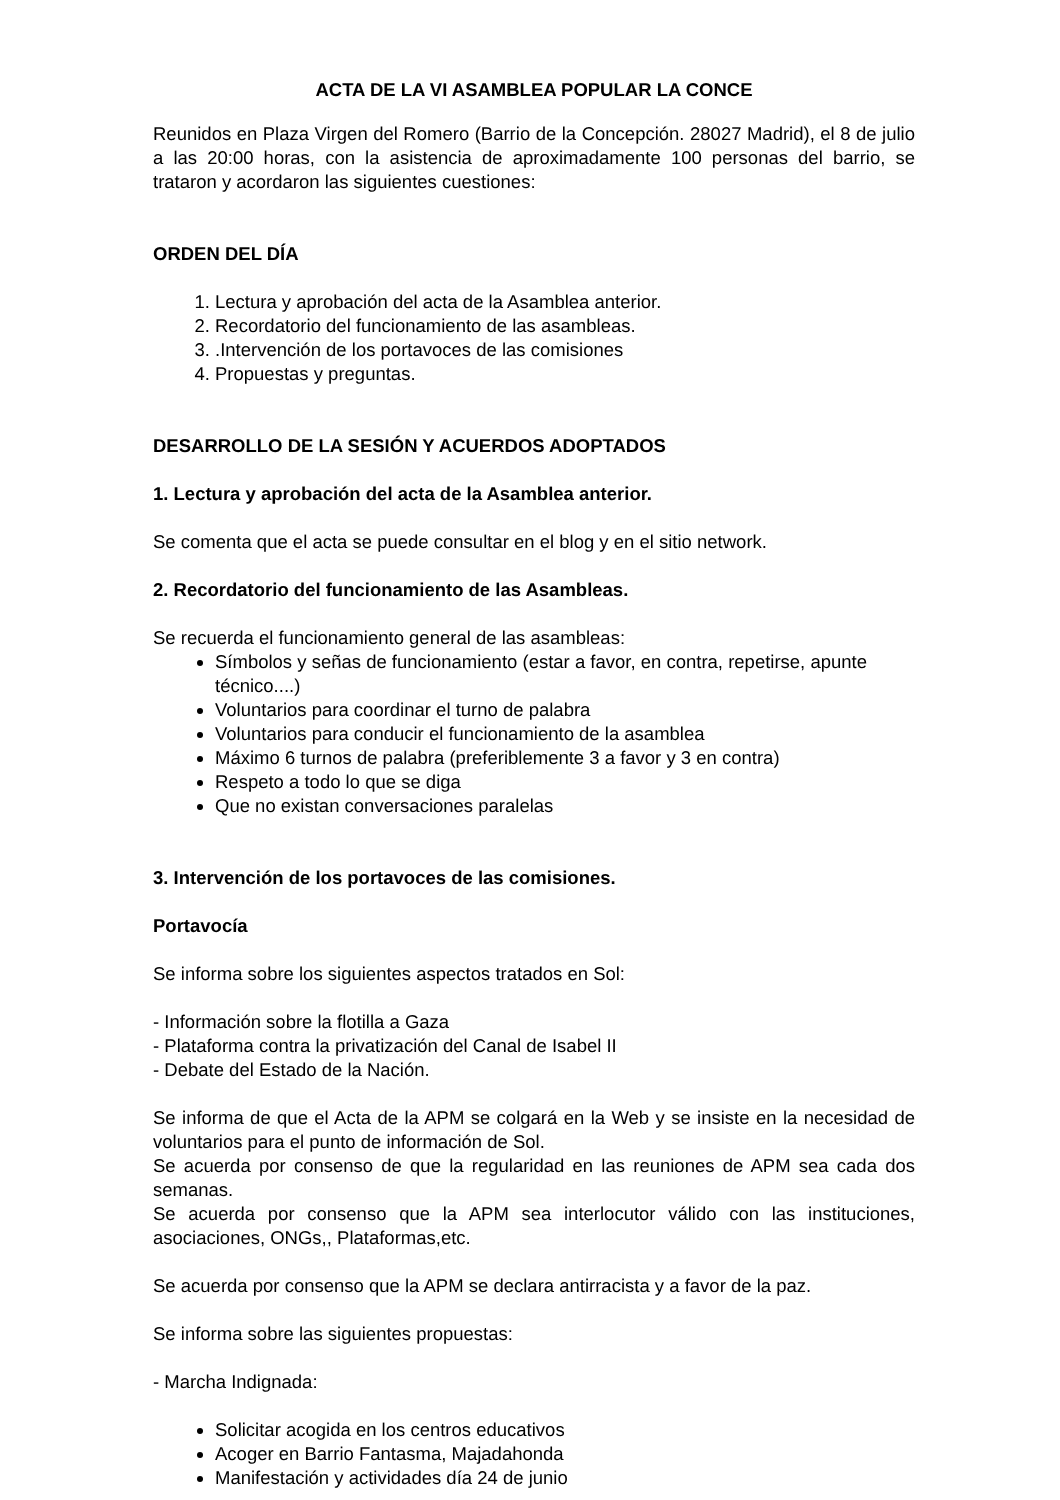ACTA DE LA VI ASAMBLEA POPULAR LA CONCE
Reunidos en Plaza Virgen del Romero (Barrio de la Concepción. 28027 Madrid), el 8 de julio a las 20:00 horas, con la asistencia de aproximadamente 100 personas del barrio, se trataron y acordaron las siguientes cuestiones:
ORDEN DEL DÍA
1. Lectura y aprobación del acta de la Asamblea anterior.
2. Recordatorio del funcionamiento de las asambleas.
3. .Intervención de los portavoces de las comisiones
4. Propuestas y preguntas.
DESARROLLO DE LA SESIÓN Y ACUERDOS ADOPTADOS
1. Lectura y aprobación del acta de la Asamblea anterior.
Se comenta que el acta se puede consultar en el blog y en el sitio network.
2. Recordatorio del funcionamiento de las Asambleas.
Se recuerda el funcionamiento general de las asambleas:
Símbolos y señas de funcionamiento (estar a favor, en contra, repetirse, apunte técnico....)
Voluntarios para coordinar el turno de palabra
Voluntarios para conducir el funcionamiento de la asamblea
Máximo 6 turnos de palabra (preferiblemente 3 a favor y 3 en contra)
Respeto a todo lo que se diga
Que no existan conversaciones paralelas
3. Intervención de los portavoces de las comisiones.
Portavocía
Se informa sobre los siguientes aspectos tratados en Sol:
- Información sobre la flotilla a Gaza
- Plataforma contra la privatización del Canal de Isabel II
- Debate del Estado de la Nación.
Se informa de que el Acta de la APM se colgará en la Web y se insiste en la necesidad de voluntarios para el punto de información de Sol.
Se acuerda por consenso de que la regularidad en las reuniones de APM sea cada dos semanas.
Se acuerda por consenso que la APM sea interlocutor válido con las instituciones, asociaciones, ONGs,, Plataformas,etc.
Se acuerda por consenso que la APM se declara antirracista y a favor de la paz.
Se informa sobre las siguientes propuestas:
- Marcha Indignada:
Solicitar acogida en los centros educativos
Acoger en Barrio Fantasma, Majadahonda
Manifestación y actividades día 24 de junio